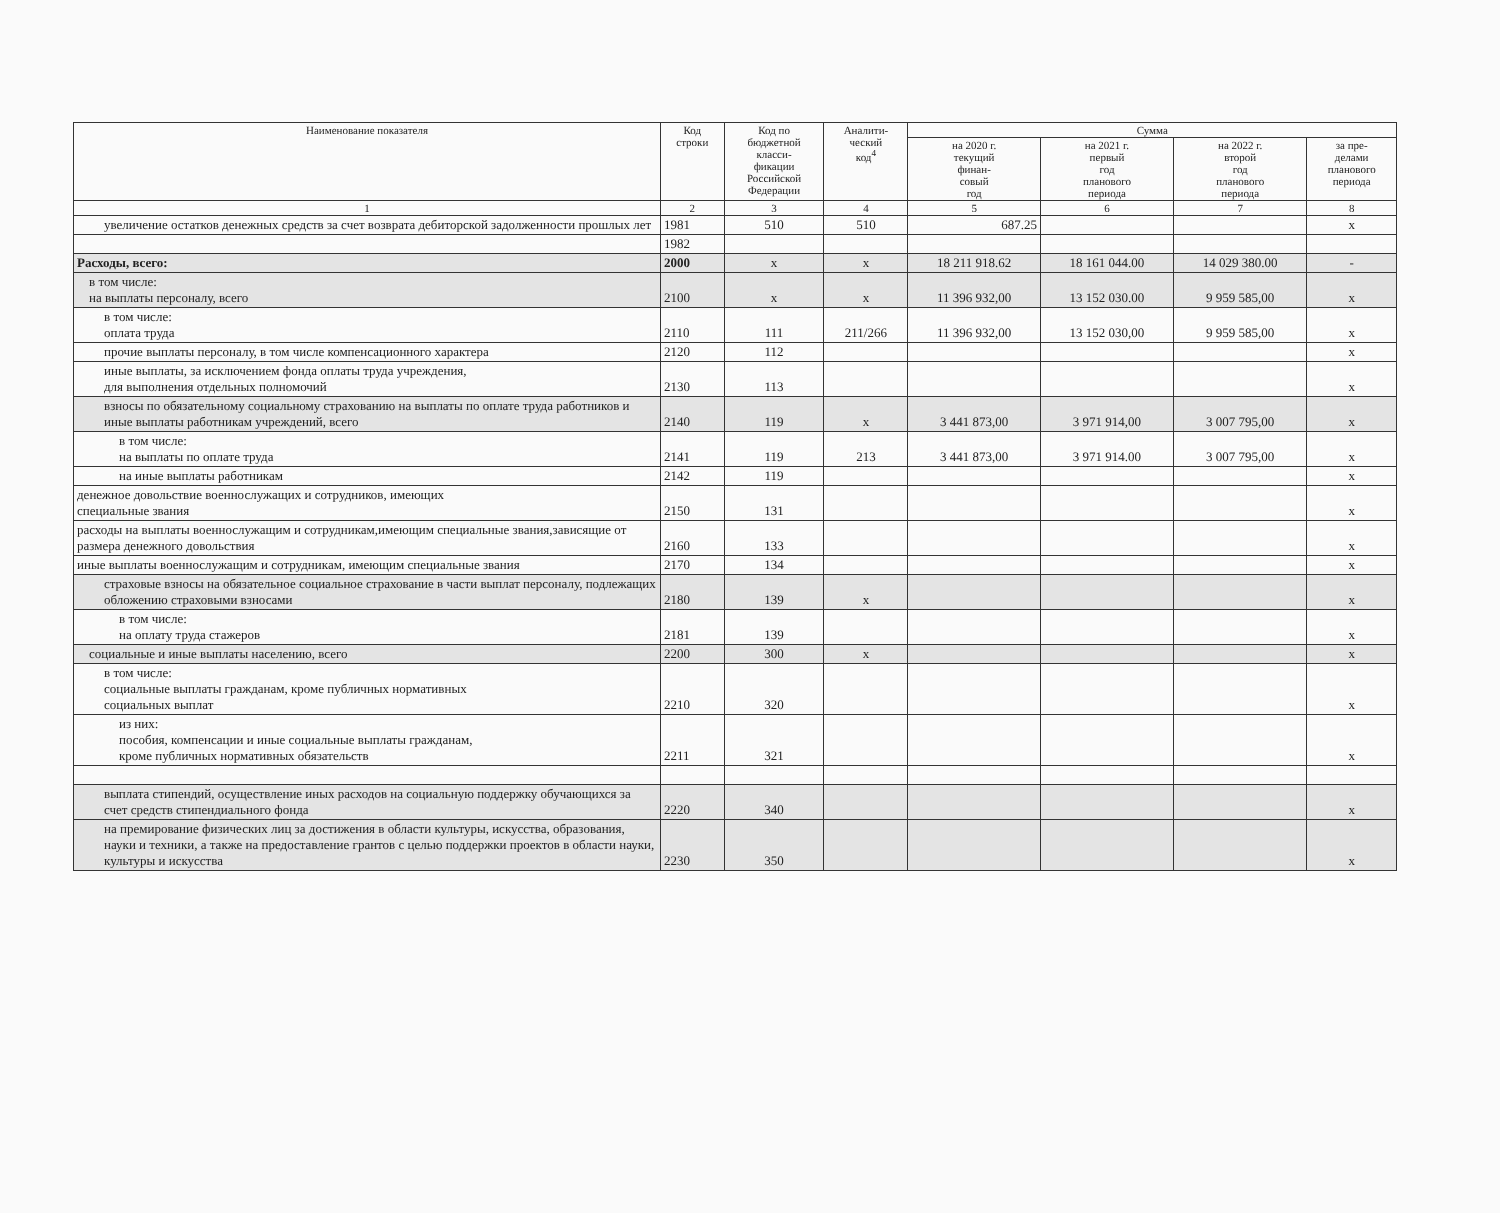| Наименование показателя | Код строки | Код по бюджетной класси- фикации Российской Федерации | Аналити- ческий код<sup>4</sup> | Сумма | | | |
| --- | --- | --- | --- | --- | --- | --- | --- |
| | | | | на 2020 г. текущий финан- совый год | на 2021 г. первый год планового периода | на 2022 г. второй год планового периода | за пре- делами планового периода |
| 1 | 2 | 3 | 4 | 5 | 6 | 7 | 8 |
| увеличение остатков денежных средств за счет возврата дебиторской задолженности прошлых лет | 1981 | 510 | 510 | 687.25 | | | x |
| | 1982 | | | | | | |
| Расходы, всего: | 2000 | x | x | 18 211 918.62 | 18 161 044.00 | 14 029 380.00 | - |
| в том числе: на выплаты персоналу, всего | 2100 | x | x | 11 396 932,00 | 13 152 030.00 | 9 959 585,00 | x |
| в том числе: оплата труда | 2110 | 111 | 211/266 | 11 396 932,00 | 13 152 030,00 | 9 959 585,00 | x |
| прочие выплаты персоналу, в том числе компенсационного характера | 2120 | 112 | | | | | x |
| иные выплаты, за исключением фонда оплаты труда учреждения, для выполнения отдельных полномочий | 2130 | 113 | | | | | x |
| взносы по обязательному социальному страхованию на выплаты по оплате труда работников и иные выплаты работникам учреждений, всего | 2140 | 119 | x | 3 441 873,00 | 3 971 914,00 | 3 007 795,00 | x |
| в том числе: на выплаты по оплате труда | 2141 | 119 | 213 | 3 441 873,00 | 3 971 914.00 | 3 007 795,00 | x |
| на иные выплаты работникам | 2142 | 119 | | | | | x |
| денежное довольствие военнослужащих и сотрудников, имеющих специальные звания | 2150 | 131 | | | | | x |
| расходы на выплаты военнослужащим и сотрудникам,имеющим специальные звания,зависящие от размера денежного довольствия | 2160 | 133 | | | | | x |
| иные выплаты военнослужащим и сотрудникам, имеющим специальные звания | 2170 | 134 | | | | | x |
| страховые взносы на обязательное социальное страхование в части выплат персоналу, подлежащих обложению страховыми взносами | 2180 | 139 | x | | | | x |
| в том числе: на оплату труда стажеров | 2181 | 139 | | | | | x |
| социальные и иные выплаты населению, всего | 2200 | 300 | x | | | | x |
| в том числе: социальные выплаты гражданам, кроме публичных нормативных социальных выплат | 2210 | 320 | | | | | x |
| из них: пособия, компенсации и иные социальные выплаты гражданам, кроме публичных нормативных обязательств | 2211 | 321 | | | | | x |
| выплата стипендий, осуществление иных расходов на социальную поддержку обучающихся за счет средств стипендиального фонда | 2220 | 340 | | | | | x |
| на премирование физических лиц за достижения в области культуры, искусства, образования, науки и техники, а также на предоставление грантов с целью поддержки проектов в области науки, культуры и искусства | 2230 | 350 | | | | | x |